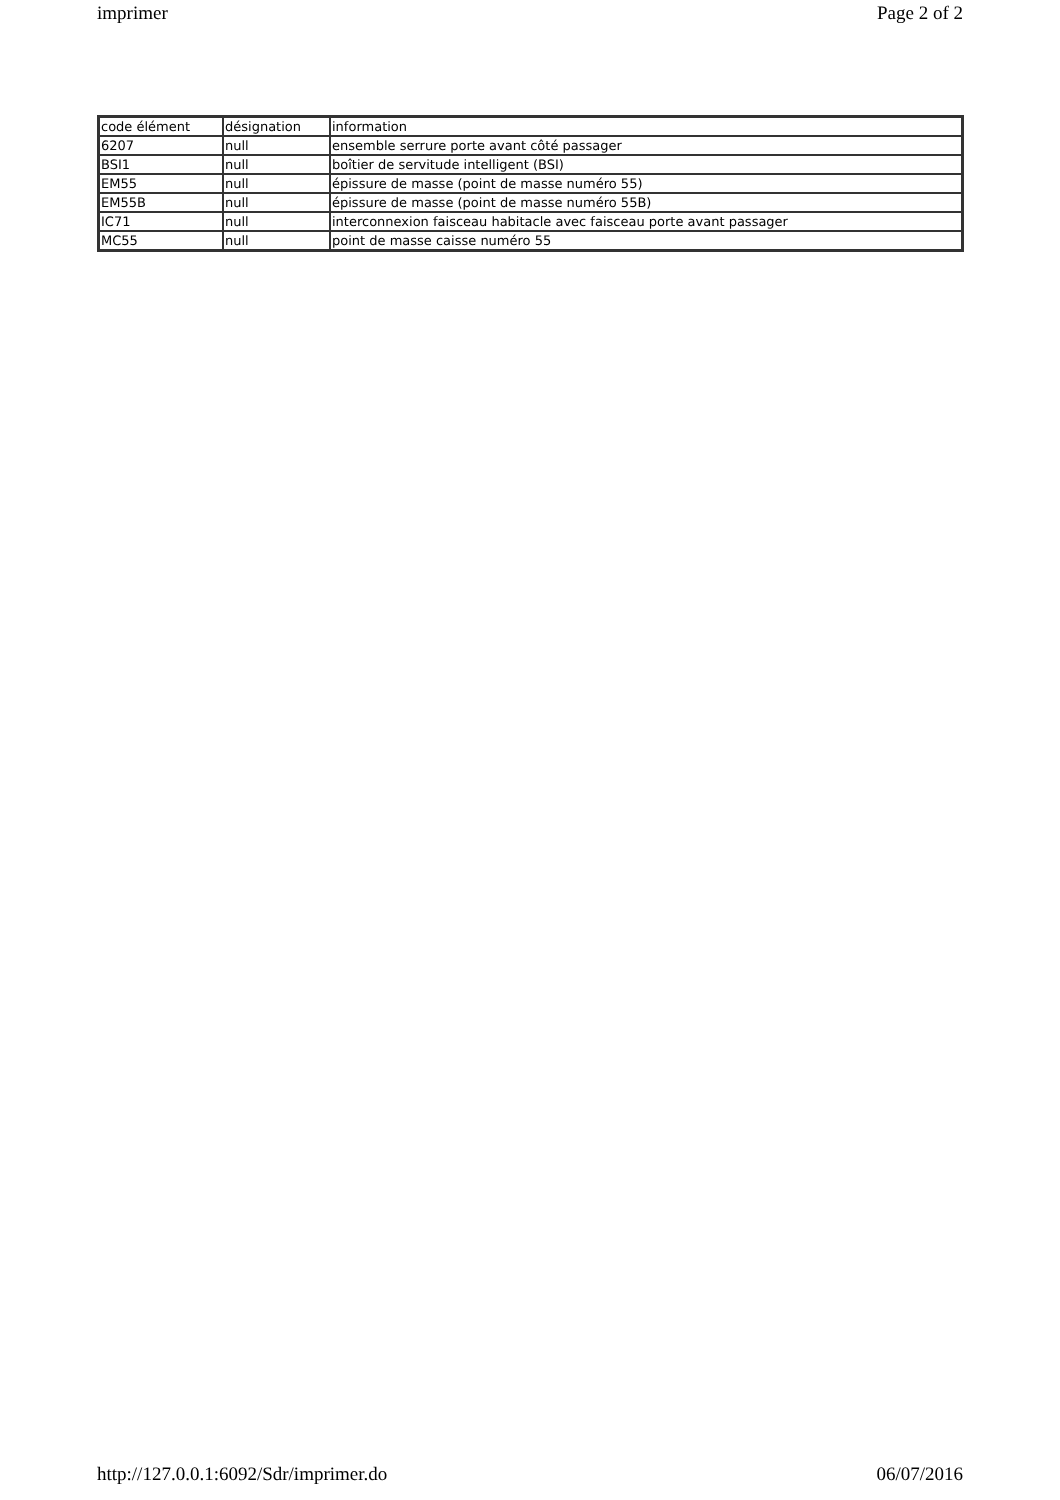imprimer Page 2 of 2
| code élément | désignation | information |
| 6207 | null | ensemble serrure porte avant côté passager |
| BSI1 | null | boîtier de servitude intelligent (BSI) |
| EM55 | null | épissure de masse (point de masse numéro 55) |
| EM55B | null | épissure de masse (point de masse numéro 55B) |
| IC71 | null | interconnexion faisceau habitacle avec faisceau porte avant passager |
| MC55 | null | point de masse caisse numéro 55 |
http://127.0.0.1:6092/Sdr/imprimer.do 06/07/2016